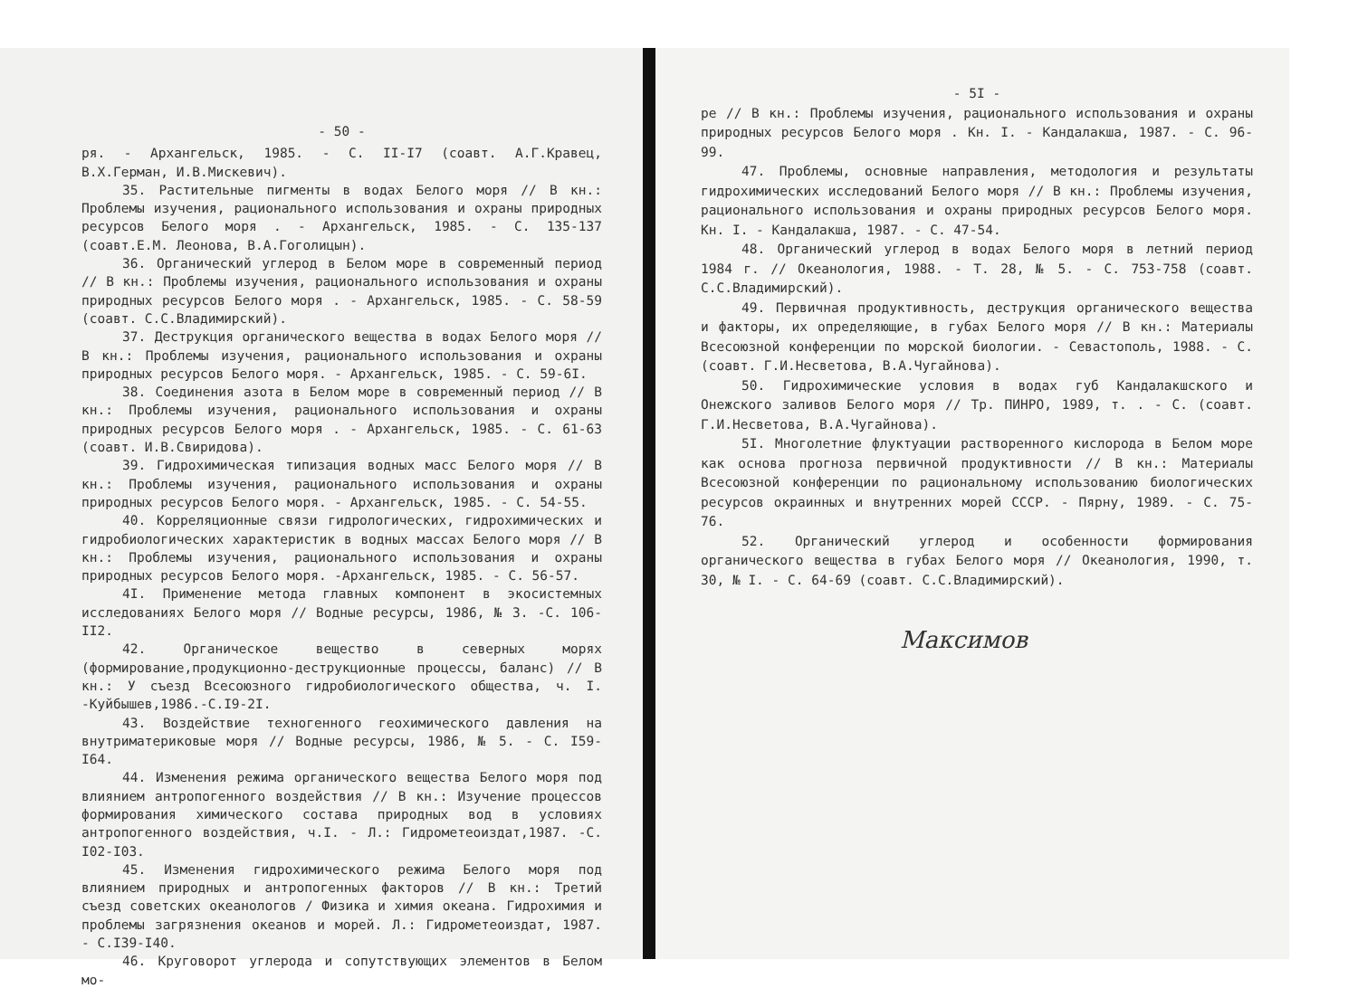- 50 -
ря. - Архангельск, 1985. - С. II-I7 (соавт. А.Г.Кравец, В.Х.Герман, И.В.Мискевич).
35. Растительные пигменты в водах Белого моря // В кн.: Проблемы изучения, рационального использования и охраны природных ресурсов Белого моря . - Архангельск, 1985. - С. 135-137 (соавт.Е.М. Леонова, В.А.Гоголицын).
36. Органический углерод в Белом море в современный период // В кн.: Проблемы изучения, рационального использования и охраны природных ресурсов Белого моря . - Архангельск, 1985. - С. 58-59 (соавт. С.С.Владимирский).
37. Деструкция органического вещества в водах Белого моря // В кн.: Проблемы изучения, рационального использования и охраны природных ресурсов Белого моря. - Архангельск, 1985. - С. 59-6I.
38. Соединения азота в Белом море в современный период // В кн.: Проблемы изучения, рационального использования и охраны природных ресурсов Белого моря . - Архангельск, 1985. - С. 61-63 (соавт. И.В.Свиридова).
39. Гидрохимическая типизация водных масс Белого моря // В кн.: Проблемы изучения, рационального использования и охраны природных ресурсов Белого моря. - Архангельск, 1985. - С. 54-55.
40. Корреляционные связи гидрологических, гидрохимических и гидробиологических характеристик в водных массах Белого моря // В кн.: Проблемы изучения, рационального использования и охраны природных ресурсов Белого моря. -Архангельск, 1985. - С. 56-57.
4I. Применение метода главных компонент в экосистемных исследованиях Белого моря // Водные ресурсы, 1986, № 3. -С. 106-II2.
42. Органическое вещество в северных морях (формирование,продукционно-деструкционные процессы, баланс) // В кн.: У съезд Всесоюзного гидробиологического общества, ч. I. -Куйбышев,1986.-С.I9-2I.
43. Воздействие техногенного геохимического давления на внутриматериковые моря // Водные ресурсы, 1986, № 5. - С. I59-I64.
44. Изменения режима органического вещества Белого моря под влиянием антропогенного воздействия // В кн.: Изучение процессов формирования химического состава природных вод в условиях антропогенного воздействия, ч.I. - Л.: Гидрометеоиздат,1987. -С. I02-I03.
45. Изменения гидрохимического режима Белого моря под влиянием природных и антропогенных факторов // В кн.: Третий съезд советских океанологов / Физика и химия океана. Гидрохимия и проблемы загрязнения океанов и морей. Л.: Гидрометеоиздат, 1987. - С.I39-I40.
46. Круговорот углерода и сопутствующих элементов в Белом мо-
- 5I -
ре // В кн.: Проблемы изучения, рационального использования и охраны природных ресурсов Белого моря . Кн. I. - Кандалакша, 1987. - С. 96-99.
47. Проблемы, основные направления, методология и результаты гидрохимических исследований Белого моря // В кн.: Проблемы изучения, рационального использования и охраны природных ресурсов Белого моря. Кн. I. - Кандалакша, 1987. - С. 47-54.
48. Органический углерод в водах Белого моря в летний период 1984 г. // Океанология, 1988. - Т. 28, № 5. - С. 753-758 (соавт. С.С.Владимирский).
49. Первичная продуктивность, деструкция органического вещества и факторы, их определяющие, в губах Белого моря // В кн.: Материалы Всесоюзной конференции по морской биологии. - Севастополь, 1988. - С. (соавт. Г.И.Несветова, В.А.Чугайнова).
50. Гидрохимические условия в водах губ Кандалакшского и Онежского заливов Белого моря // Тр. ПИНРО, 1989, т. . - С. (соавт. Г.И.Несветова, В.А.Чугайнова).
5I. Многолетние флуктуации растворенного кислорода в Белом море как основа прогноза первичной продуктивности // В кн.: Материалы Всесоюзной конференции по рациональному использованию биологических ресурсов окраинных и внутренних морей СССР. - Пярну, 1989. - С. 75-76.
52. Органический углерод и особенности формирования органического вещества в губах Белого моря // Океанология, 1990, т. 30, № I. - С. 64-69 (соавт. С.С.Владимирский).
Максимов